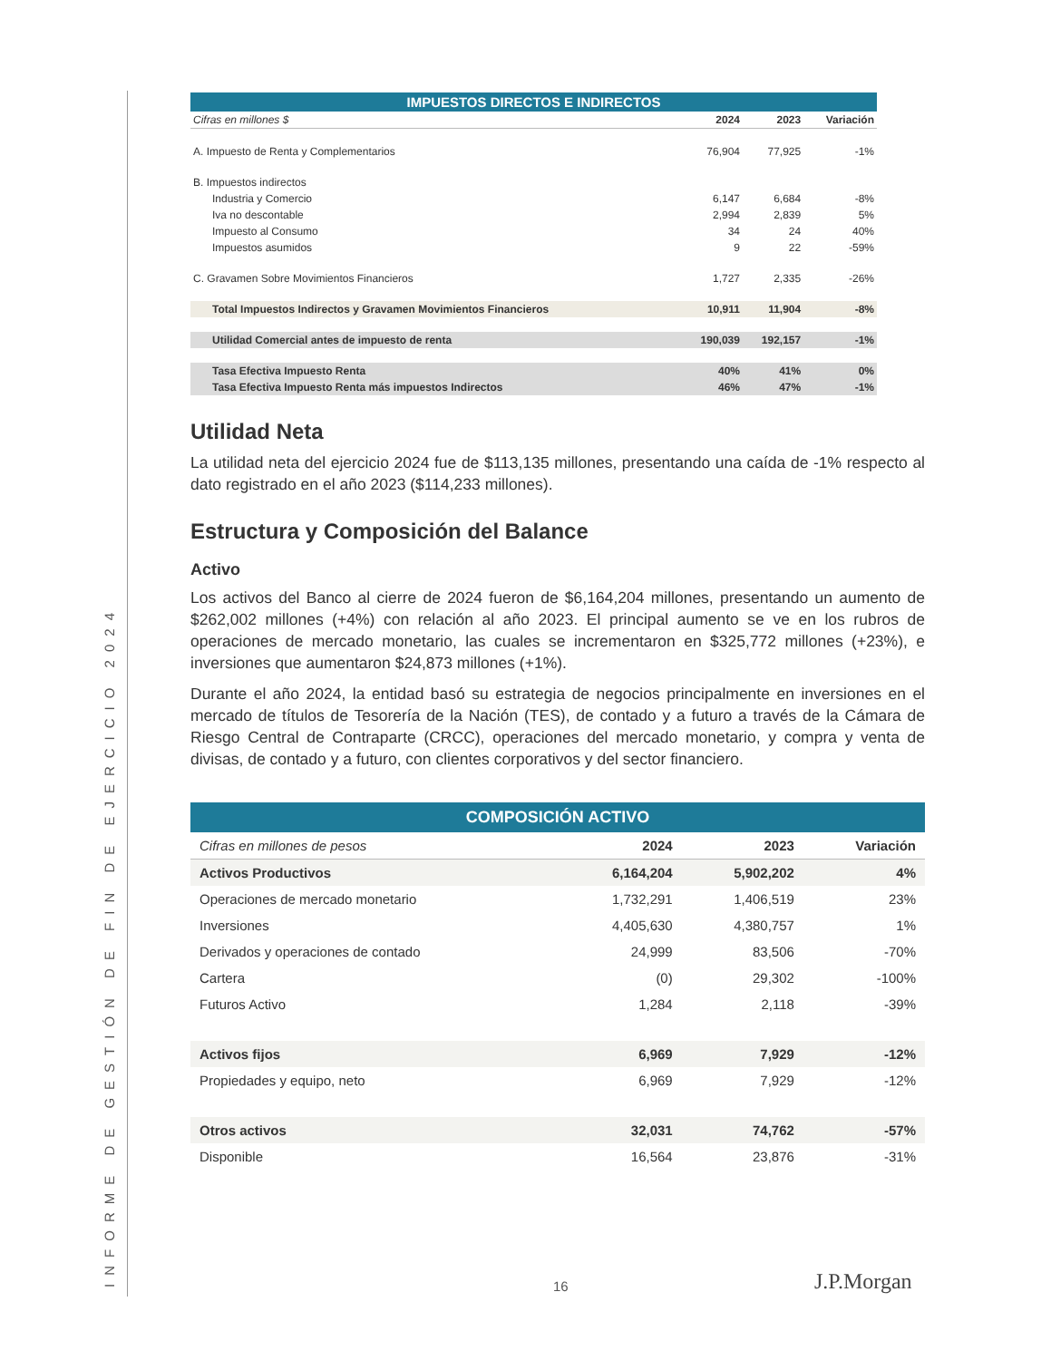INFORME DE GESTIÓN DE FIN DE EJERCICIO 2024
| IMPUESTOS DIRECTOS E INDIRECTOS | | | |
| --- | --- | --- | --- |
| Cifras en millones $ | 2024 | 2023 | Variación |
| A. Impuesto de Renta y Complementarios | 76,904 | 77,925 | -1% |
| B. Impuestos indirectos | | | |
| Industria y Comercio | 6,147 | 6,684 | -8% |
| Iva no descontable | 2,994 | 2,839 | 5% |
| Impuesto al Consumo | 34 | 24 | 40% |
| Impuestos asumidos | 9 | 22 | -59% |
| C. Gravamen Sobre Movimientos Financieros | 1,727 | 2,335 | -26% |
| Total Impuestos Indirectos y Gravamen Movimientos Financieros | 10,911 | 11,904 | -8% |
| Utilidad Comercial antes de impuesto de renta | 190,039 | 192,157 | -1% |
| Tasa Efectiva Impuesto Renta | 40% | 41% | 0% |
| Tasa Efectiva Impuesto Renta más impuestos Indirectos | 46% | 47% | -1% |
Utilidad Neta
La utilidad neta del ejercicio 2024 fue de $113,135 millones, presentando una caída de -1% respecto al dato registrado en el año 2023 ($114,233 millones).
Estructura y Composición del Balance
Activo
Los activos del Banco al cierre de 2024 fueron de $6,164,204 millones, presentando un aumento de $262,002 millones (+4%) con relación al año 2023. El principal aumento se ve en los rubros de operaciones de mercado monetario, las cuales se incrementaron en $325,772 millones (+23%), e inversiones que aumentaron $24,873 millones (+1%).
Durante el año 2024, la entidad basó su estrategia de negocios principalmente en inversiones en el mercado de títulos de Tesorería de la Nación (TES), de contado y a futuro a través de la Cámara de Riesgo Central de Contraparte (CRCC), operaciones del mercado monetario, y compra y venta de divisas, de contado y a futuro, con clientes corporativos y del sector financiero.
| COMPOSICIÓN ACTIVO | | | |
| --- | --- | --- | --- |
| Cifras en millones de pesos | 2024 | 2023 | Variación |
| Activos Productivos | 6,164,204 | 5,902,202 | 4% |
| Operaciones de mercado monetario | 1,732,291 | 1,406,519 | 23% |
| Inversiones | 4,405,630 | 4,380,757 | 1% |
| Derivados y operaciones de contado | 24,999 | 83,506 | -70% |
| Cartera | (0) | 29,302 | -100% |
| Futuros Activo | 1,284 | 2,118 | -39% |
| Activos fijos | 6,969 | 7,929 | -12% |
| Propiedades y equipo, neto | 6,969 | 7,929 | -12% |
| Otros activos | 32,031 | 74,762 | -57% |
| Disponible | 16,564 | 23,876 | -31% |
16 J.P.Morgan